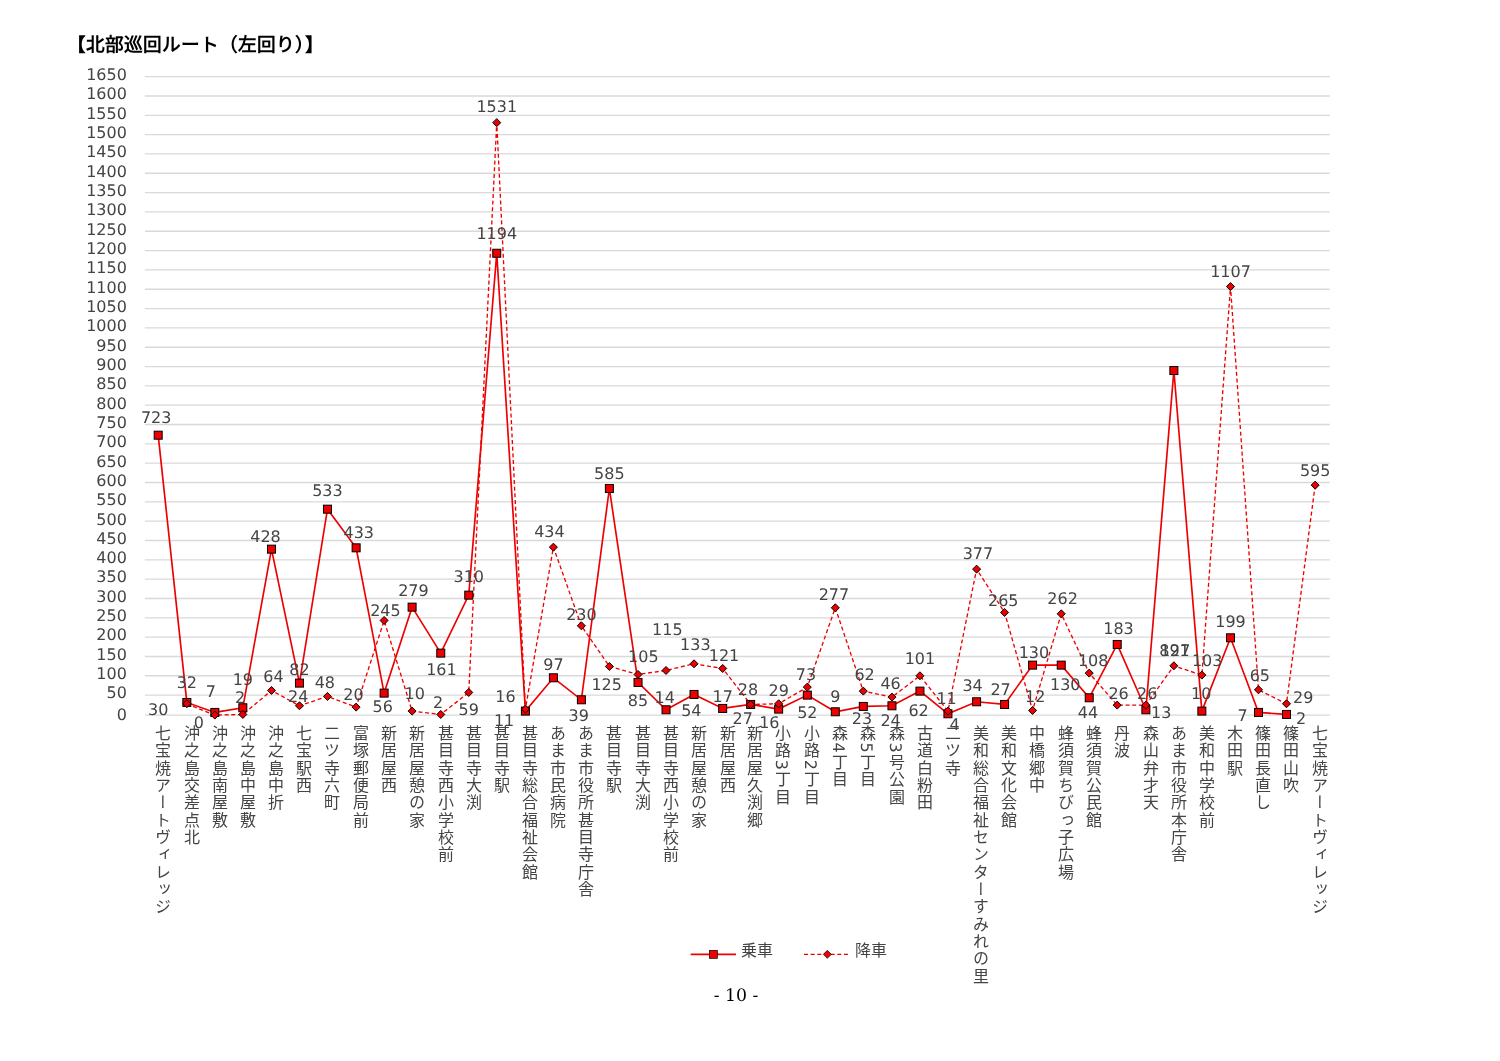【北部巡回ルート（左回り）】
1650
1600
1550
1500
1450
1400
1350
1300
1250
1200
1150
1100
1050
1000
950
900
850
800
750
700
650
600
550
500
450
400
350
300
250
200
150
100
50
0
723
32
7
19
428
82
533
433
56
279
161
310
1194
11
97
39
585
85
14
54
17
27
16
52
9
23
24
62
4
34
27
130
130
44
183
13
891
10
199
7
2
30
0
2
64
24
48
20
245
10
2
59
1531
16
434
230
125
105
115
133
121
28
29
73
277
62
46
101
11
377
265
12
262
108
26
26
127
103
1107
65
29
595
七宝焼アートヴィレッジ
沖之島交差点北
沖之島南屋敷
沖之島中屋敷
沖之島中折
七宝駅西
二ツ寺六町
富塚郵便局前
新居屋西
新居屋憩の家
甚目寺西小学校前
甚目寺大渕
甚目寺駅
甚目寺総合福祉会館
あま市民病院
あま市役所甚目寺庁舎
甚目寺駅
甚目寺大渕
甚目寺西小学校前
新居屋憩の家
新居屋西
新居屋久渕郷
小路3丁目
小路2丁目
森4丁目
森5丁目
森3号公園
古道白粉田
二ツ寺
美和総合福祉センターすみれの里
美和文化会館
中橋郷中
蜂須賀ちびっ子広場
蜂須賀公民館
丹波
森山弁才天
あま市役所本庁舎
美和中学校前
木田駅
篠田長直し
篠田山吹
七宝焼アートヴィレッジ
乗車
降車
- 10 -